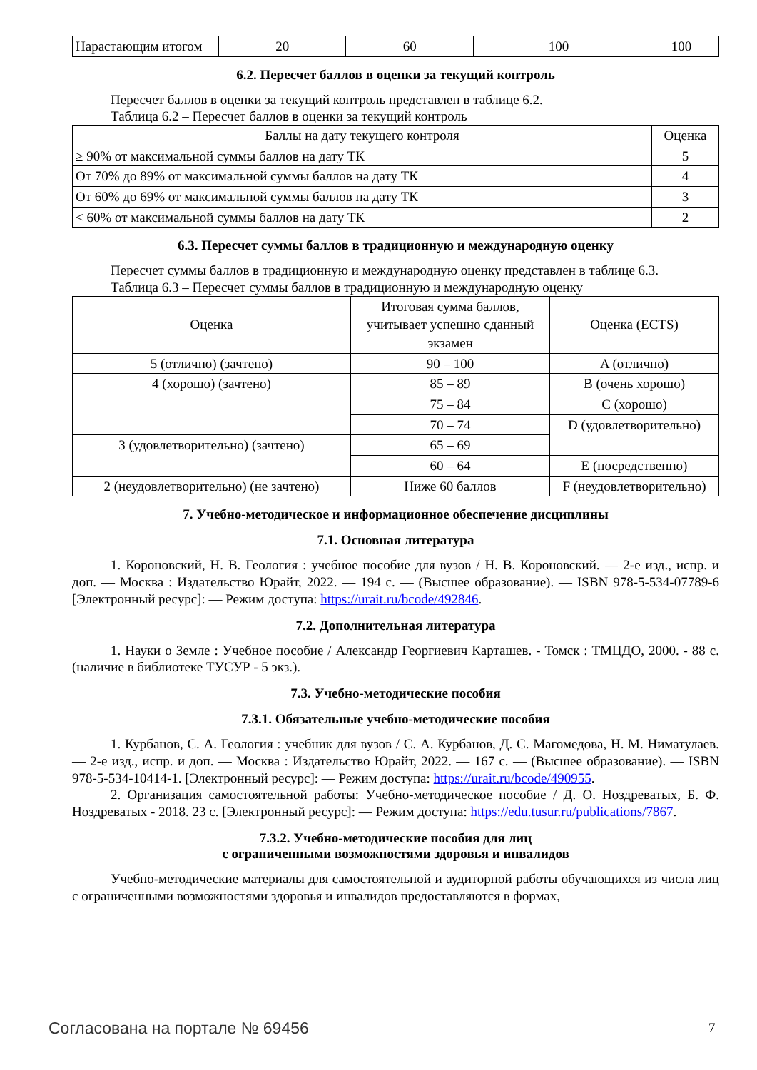| Нарастающим итогом | 20 | 60 | 100 | 100 |
6.2. Пересчет баллов в оценки за текущий контроль
Пересчет баллов в оценки за текущий контроль представлен в таблице 6.2.
Таблица 6.2 – Пересчет баллов в оценки за текущий контроль
| Баллы на дату текущего контроля | Оценка |
| --- | --- |
| ≥ 90% от максимальной суммы баллов на дату ТК | 5 |
| От 70% до 89% от максимальной суммы баллов на дату ТК | 4 |
| От 60% до 69% от максимальной суммы баллов на дату ТК | 3 |
| < 60% от максимальной суммы баллов на дату ТК | 2 |
6.3. Пересчет суммы баллов в традиционную и международную оценку
Пересчет суммы баллов в традиционную и международную оценку представлен в таблице 6.3.
Таблица 6.3 – Пересчет суммы баллов в традиционную и международную оценку
| Оценка | Итоговая сумма баллов, учитывает успешно сданный экзамен | Оценка (ECTS) |
| --- | --- | --- |
| 5 (отлично) (зачтено) | 90 – 100 | A (отлично) |
| 4 (хорошо) (зачтено) | 85 – 89 | B (очень хорошо) |
| | 75 – 84 | C (хорошо) |
| | 70 – 74 | D (удовлетворительно) |
| 3 (удовлетворительно) (зачтено) | 65 – 69 | |
| | 60 – 64 | E (посредственно) |
| 2 (неудовлетворительно) (не зачтено) | Ниже 60 баллов | F (неудовлетворительно) |
7. Учебно-методическое и информационное обеспечение дисциплины
7.1. Основная литература
1. Короновский, Н. В. Геология : учебное пособие для вузов / Н. В. Короновский. — 2-е изд., испр. и доп. — Москва : Издательство Юрайт, 2022. — 194 с. — (Высшее образование). — ISBN 978-5-534-07789-6 [Электронный ресурс]: — Режим доступа: https://urait.ru/bcode/492846.
7.2. Дополнительная литература
1. Науки о Земле : Учебное пособие / Александр Георгиевич Карташев. - Томск : ТМЦДО, 2000. - 88 с. (наличие в библиотеке ТУСУР - 5 экз.).
7.3. Учебно-методические пособия
7.3.1. Обязательные учебно-методические пособия
1. Курбанов, С. А. Геология : учебник для вузов / С. А. Курбанов, Д. С. Магомедова, Н. М. Ниматулаев. — 2-е изд., испр. и доп. — Москва : Издательство Юрайт, 2022. — 167 с. — (Высшее образование). — ISBN 978-5-534-10414-1. [Электронный ресурс]: — Режим доступа: https://urait.ru/bcode/490955.
2. Организация самостоятельной работы: Учебно-методическое пособие / Д. О. Ноздреватых, Б. Ф. Ноздреватых - 2018. 23 с. [Электронный ресурс]: — Режим доступа: https://edu.tusur.ru/publications/7867.
7.3.2. Учебно-методические пособия для лиц
с ограниченными возможностями здоровья и инвалидов
Учебно-методические материалы для самостоятельной и аудиторной работы обучающихся из числа лиц с ограниченными возможностями здоровья и инвалидов предоставляются в формах,
Согласована на портале № 69456 7